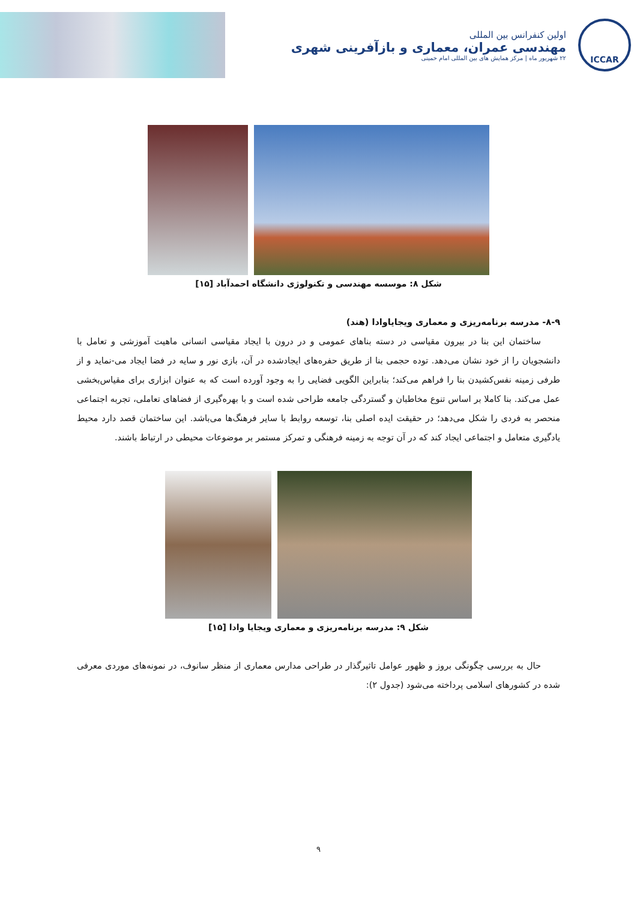ICCAR
اولین کنفرانس بین المللی
مهندسی عمران، معماری و بازآفرینی شهری
۲۲ شهریور ماه | مرکز همایش های بین المللی امام خمینی
شکل ۸: موسسه مهندسی و تکنولوژی دانشگاه احمدآباد [۱۵]
۸-۹- مدرسه برنامه‌ریزی و معماری ویجایاوادا (هند)
ساختمان این بنا در بیرون مقیاسی در دسته بناهای عمومی و در درون با ایجاد مقیاسی انسانی ماهیت آموزشی و تعامل با دانشجویان را از خود نشان می‌دهد. توده حجمی بنا از طریق حفره‌های ایجادشده در آن، بازی نور و سایه در فضا ایجاد می-نماید و از طرفی زمینه نفس‌کشیدن بنا را فراهم می‌کند؛ بنابراین الگویی فضایی را به وجود آورده است که به عنوان ابزاری برای مقیاس‌بخشی عمل می‌کند. بنا کاملا بر اساس تنوع مخاطبان و گستردگی جامعه طراحی شده است و با بهره‌گیری از فضاهای تعاملی، تجربه اجتماعی منحصر به فردی را شکل می‌دهد؛ در حقیقت ایده اصلی بنا، توسعه روابط با سایر فرهنگ‌ها می‌باشد. این ساختمان قصد دارد محیط یادگیری متعامل و اجتماعی ایجاد کند که در آن توجه به زمینه فرهنگی و تمرکز مستمر بر موضوعات محیطی در ارتباط باشند.
شکل ۹: مدرسه برنامه‌ریزی و معماری ویجایا وادا [۱۵]
حال به بررسی چگونگی بروز و ظهور عوامل تاثیرگذار در طراحی مدارس معماری از منظر سانوف، در نمونه‌های موردی معرفی شده در کشورهای اسلامی پرداخته می‌شود (جدول ۲):
۹